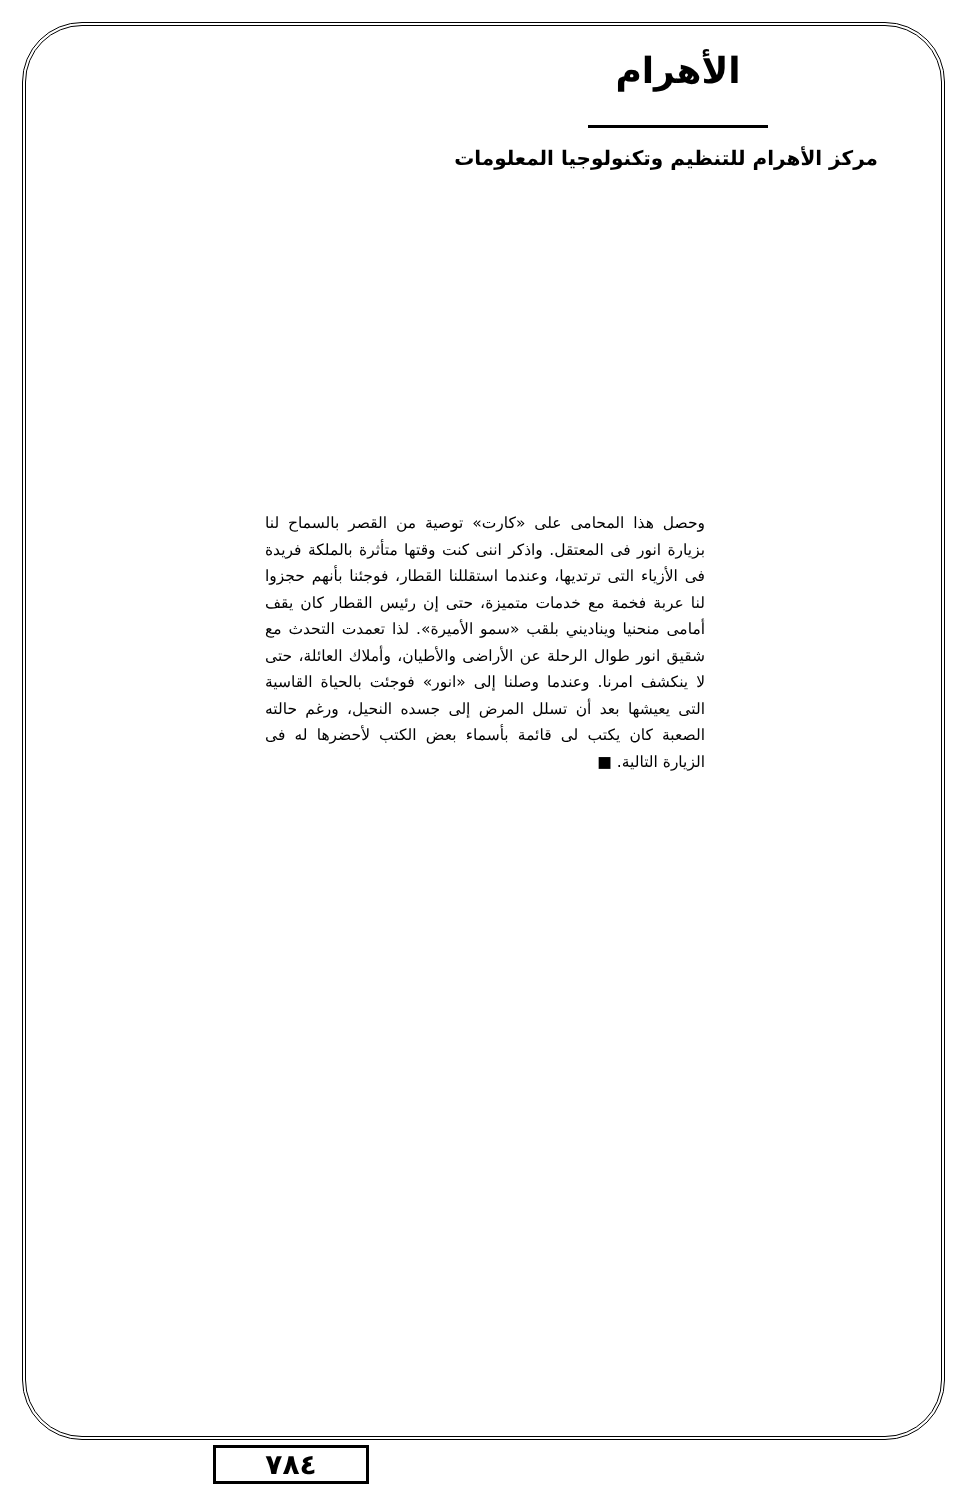الأهرام
مركز الأهرام للتنظيم وتكنولوجيا المعلومات
وحصل هذا المحامى على «كارت» توصية من القصر بالسماح لنا بزيارة انور فى المعتقل. واذكر اننى كنت وقتها متأثرة بالملكة فريدة فى الأزياء التى ترتديها، وعندما استقللنا القطار، فوجئنا بأنهم حجزوا لنا عربة فخمة مع خدمات متميزة، حتى إن رئيس القطار كان يقف أمامى منحنيا ويناديني بلقب «سمو الأميرة». لذا تعمدت التحدث مع شقيق انور طوال الرحلة عن الأراضى والأطيان، وأملاك العائلة، حتى لا ينكشف امرنا. وعندما وصلنا إلى «انور» فوجئت بالحياة القاسية التى يعيشها بعد أن تسلل المرض إلى جسده النحيل، ورغم حالته الصعبة كان يكتب لى قائمة بأسماء بعض الكتب لأحضرها له فى الزيارة التالية. ■
٧٨٤